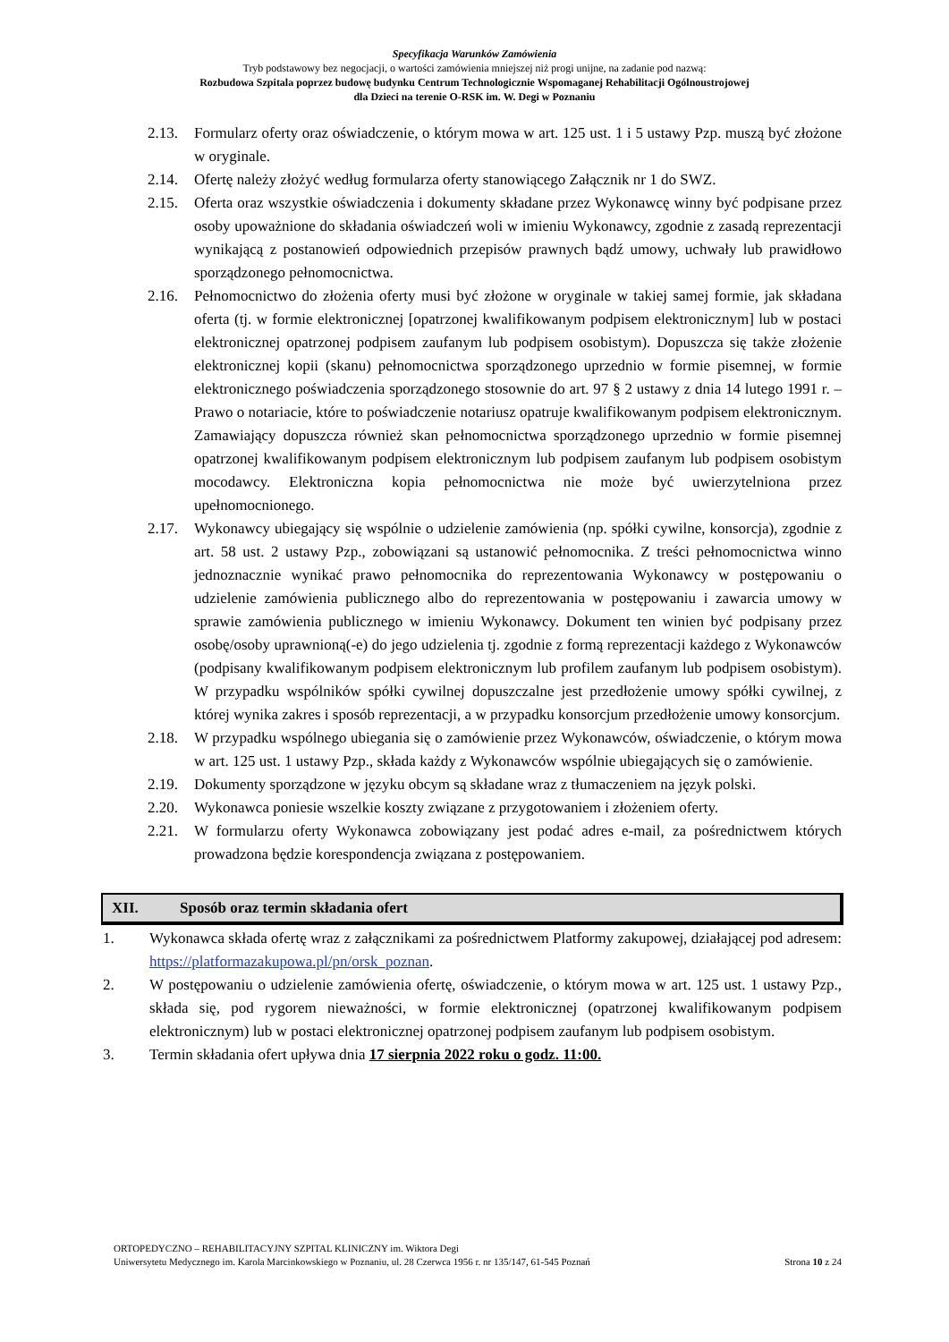Specyfikacja Warunków Zamówienia
Tryb podstawowy bez negocjacji, o wartości zamówienia mniejszej niż progi unijne, na zadanie pod nazwą:
Rozbudowa Szpitala poprzez budowę budynku Centrum Technologicznie Wspomaganej Rehabilitacji Ogólnoustrojowej
dla Dzieci na terenie O-RSK im. W. Degi w Poznaniu
2.13. Formularz oferty oraz oświadczenie, o którym mowa w art. 125 ust. 1 i 5 ustawy Pzp. muszą być złożone w oryginale.
2.14. Ofertę należy złożyć według formularza oferty stanowiącego Załącznik nr 1 do SWZ.
2.15. Oferta oraz wszystkie oświadczenia i dokumenty składane przez Wykonawcę winny być podpisane przez osoby upoważnione do składania oświadczeń woli w imieniu Wykonawcy, zgodnie z zasadą reprezentacji wynikającą z postanowień odpowiednich przepisów prawnych bądź umowy, uchwały lub prawidłowo sporządzonego pełnomocnictwa.
2.16. Pełnomocnictwo do złożenia oferty musi być złożone w oryginale w takiej samej formie, jak składana oferta (tj. w formie elektronicznej [opatrzonej kwalifikowanym podpisem elektronicznym] lub w postaci elektronicznej opatrzonej podpisem zaufanym lub podpisem osobistym). Dopuszcza się także złożenie elektronicznej kopii (skanu) pełnomocnictwa sporządzonego uprzednio w formie pisemnej, w formie elektronicznego poświadczenia sporządzonego stosownie do art. 97 § 2 ustawy z dnia 14 lutego 1991 r. – Prawo o notariacie, które to poświadczenie notariusz opatruje kwalifikowanym podpisem elektronicznym. Zamawiający dopuszcza również skan pełnomocnictwa sporządzonego uprzednio w formie pisemnej opatrzonej kwalifikowanym podpisem elektronicznym lub podpisem zaufanym lub podpisem osobistym mocodawcy. Elektroniczna kopia pełnomocnictwa nie może być uwierzytelniona przez upełnomocnionego.
2.17. Wykonawcy ubiegający się wspólnie o udzielenie zamówienia (np. spółki cywilne, konsorcja), zgodnie z art. 58 ust. 2 ustawy Pzp., zobowiązani są ustanowić pełnomocnika. Z treści pełnomocnictwa winno jednoznacznie wynikać prawo pełnomocnika do reprezentowania Wykonawcy w postępowaniu o udzielenie zamówienia publicznego albo do reprezentowania w postępowaniu i zawarcia umowy w sprawie zamówienia publicznego w imieniu Wykonawcy. Dokument ten winien być podpisany przez osobę/osoby uprawnioną(-e) do jego udzielenia tj. zgodnie z formą reprezentacji każdego z Wykonawców (podpisany kwalifikowanym podpisem elektronicznym lub profilem zaufanym lub podpisem osobistym). W przypadku wspólników spółki cywilnej dopuszczalne jest przedłożenie umowy spółki cywilnej, z której wynika zakres i sposób reprezentacji, a w przypadku konsorcjum przedłożenie umowy konsorcjum.
2.18. W przypadku wspólnego ubiegania się o zamówienie przez Wykonawców, oświadczenie, o którym mowa w art. 125 ust. 1 ustawy Pzp., składa każdy z Wykonawców wspólnie ubiegających się o zamówienie.
2.19. Dokumenty sporządzone w języku obcym są składane wraz z tłumaczeniem na język polski.
2.20. Wykonawca poniesie wszelkie koszty związane z przygotowaniem i złożeniem oferty.
2.21. W formularzu oferty Wykonawca zobowiązany jest podać adres e-mail, za pośrednictwem których prowadzona będzie korespondencja związana z postępowaniem.
XII. Sposób oraz termin składania ofert
1. Wykonawca składa ofertę wraz z załącznikami za pośrednictwem Platformy zakupowej, działającej pod adresem: https://platformazakupowa.pl/pn/orsk_poznan.
2. W postępowaniu o udzielenie zamówienia ofertę, oświadczenie, o którym mowa w art. 125 ust. 1 ustawy Pzp., składa się, pod rygorem nieważności, w formie elektronicznej (opatrzonej kwalifikowanym podpisem elektronicznym) lub w postaci elektronicznej opatrzonej podpisem zaufanym lub podpisem osobistym.
3. Termin składania ofert upływa dnia 17 sierpnia 2022 roku o godz. 11:00.
ORTOPEDYCZNO – REHABILITACYJNY SZPITAL KLINICZNY im. Wiktora Degi
Uniwersytetu Medycznego im. Karola Marcinkowskiego w Poznaniu, ul. 28 Czerwca 1956 r. nr 135/147, 61-545 Poznań Strona 10 z 24